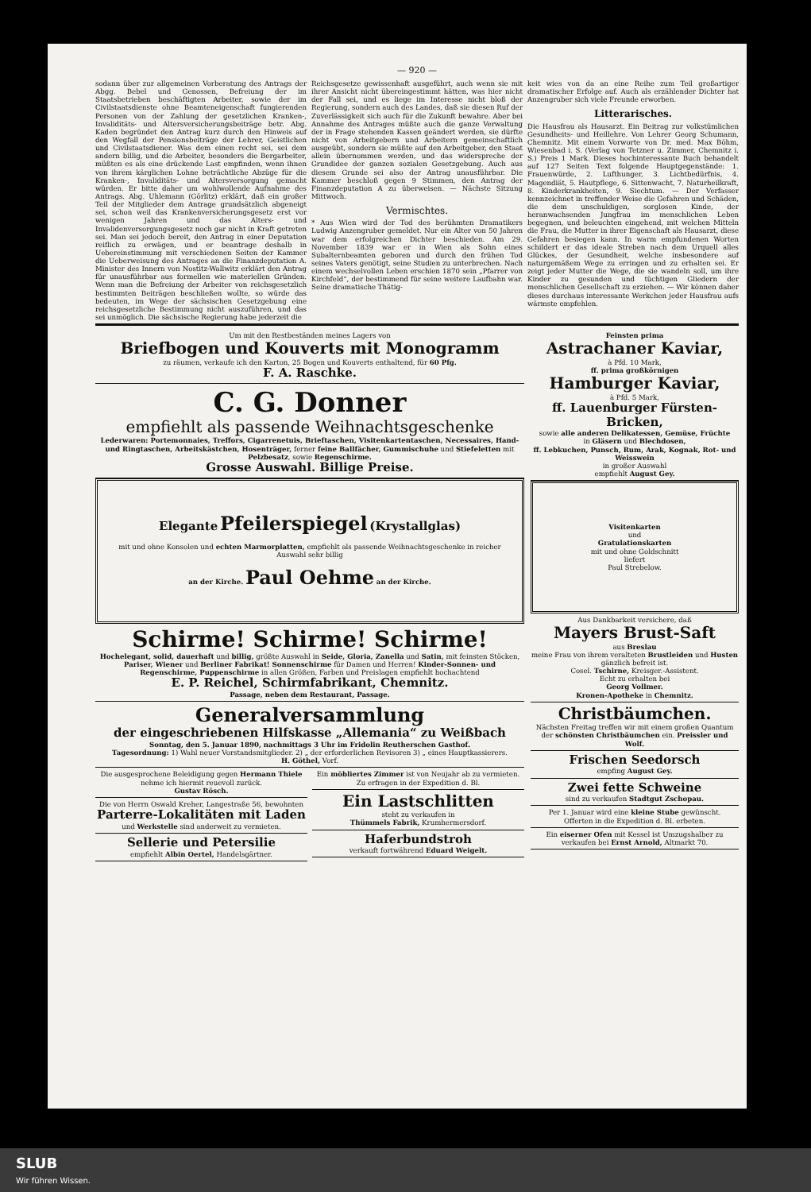— 920 —
sodann über zur allgemeinen Vorberatung des Antrags der Abgg. Bebel und Genossen, Befreiung der im Staatsbetrieben beschäftigten Arbeiter, sowie der im Civilstaatsdienste ohne Beamteneigenschaft fungierenden Personen von der Zahlung der gesetzlichen Kranken-, Invaliditäts- und Altersversicherungsbeiträge betr. Abg. Kaden begründet den Antrag kurz durch den Hinweis auf den Wegfall der Pensionsbeiträge der Lehrer, Geistlichen und Civilstaatsdiener. Was dem einen recht sei, sei dem andern billig, und die Arbeiter, besonders die Bergarbeiter, müßten es als eine drückende Last empfinden, wenn ihnen von ihrem kärglichen Lohne beträchtliche Abzüge für die Kranken-, Invaliditäts- und Altersversorgung gemacht würden. Er bitte daher um wohlwollende Aufnahme des Antrags. Abg. Uhlemann (Görlitz) erklärt, daß ein großer Teil der Mitglieder dem Antrage grundsätzlich abgeneigt sei, schon weil das Krankenversicherungsgesetz erst vor wenigen Jahren und das Alters- und Invalidenversorgungsgesetz noch gar nicht in Kraft getreten sei. Man sei jedoch bereit, den Antrag in einer Deputation reiflich zu erwägen, und er beantrage deshalb in Uebereinstimmung mit verschiedenen Seiten der Kammer die Ueberweisung des Antrages an die Finanzdeputation A. Minister des Innern von Nostitz-Wallwitz erklärt den Antrag für unausführbar aus formellen wie materiellen Gründen. Wenn man die Befreiung der Arbeiter von reichsgesetzlich bestimmten Beiträgen beschließen wollte, so würde das bedeuten, im Wege der sächsischen Gesetzgebung eine reichsgesetzliche Bestimmung nicht auszuführen, und das sei unmöglich. Die sächsische Regierung habe jederzeit die
Reichsgesetze gewissenhaft ausgeführt, auch wenn sie mit ihrer Ansicht nicht übereingestimmt hätten, was hier nicht der Fall sei, und es liege im Interesse nicht bloß der Regierung, sondern auch des Landes, daß sie diesen Ruf der Zuverlässigkeit sich auch für die Zukunft bewahre. Aber bei Annahme des Antrages müßte auch die ganze Verwaltung der in Frage stehenden Kassen geändert werden, sie dürfte nicht von Arbeitgebern und Arbeitern gemeinschaftlich ausgeübt, sondern sie müßte auf den Arbeitgeber, den Staat allein übernommen werden, und das widerspreche der Grundidee der ganzen sozialen Gesetzgebung. Auch aus diesem Grunde sei also der Antrag unausführbar. Die Kammer beschloß gegen 9 Stimmen, den Antrag der Finanzdeputation A zu überweisen. — Nächste Sitzung Mittwoch.
Vermischtes.
* Aus Wien wird der Tod des berühmten Dramatikers Ludwig Anzengruber gemeldet. Nur ein Alter von 50 Jahren war dem erfolgreichen Dichter beschieden. Am 29. November 1839 war er in Wien als Sohn eines Subalternbeamten geboren und durch den frühen Tod seines Vaters genötigt, seine Studien zu unterbrechen. Nach einem wechselvollen Leben erschien 1870 sein „Pfarrer von Kirchfeld“, der bestimmend für seine weitere Laufbahn war. Seine dramatische Thätig-
keit wies von da an eine Reihe zum Teil großartiger dramatischer Erfolge auf. Auch als erzählender Dichter hat Anzengruber sich viele Freunde erworben.
Litterarisches.
Die Hausfrau als Hausarzt. Ein Beitrag zur volkstümlichen Gesundheits- und Heillehre. Von Lehrer Georg Schumann, Chemnitz. Mit einem Vorworte von Dr. med. Max Böhm, Wiesenbad i. S. (Verlag von Tetzner u. Zimmer, Chemnitz i. S.) Preis 1 Mark. Dieses hochinteressante Buch behandelt auf 127 Seiten Text folgende Hauptgegenstände: 1. Frauenwürde, 2. Lufthunger, 3. Lichtbedürfnis, 4. Magendiät, 5. Hautpflege, 6. Sittenwacht, 7. Naturheilkraft, 8. Kinderkrankheiten, 9. Siechtum. — Der Verfasser kennzeichnet in treffender Weise die Gefahren und Schäden, die dem unschuldigen, sorglosen Kinde, der heranwachsenden Jungfrau im menschlichen Leben begegnen, und beleuchten eingehend, mit welchen Mitteln die Frau, die Mutter in ihrer Eigenschaft als Hausarzt, diese Gefahren besiegen kann. In warm empfundenen Worten schildert er das ideale Streben nach dem Urquell alles Glückes, der Gesundheit, welche insbesondere auf naturgemäßem Wege zu erringen und zu erhalten sei. Er zeigt jeder Mutter die Wege, die sie wandeln soll, um ihre Kinder zu gesunden und tüchtigen Gliedern der menschlichen Gesellschaft zu erziehen. — Wir können daher dieses durchaus interessante Werkchen jeder Hausfrau aufs wärmste empfehlen.
Um mit den Restbeständen meines Lagers von
Briefbogen und Kouverts mit Monogramm
zu räumen, verkaufe ich den Karton, 25 Bogen und Kouverts enthaltend, für 60 Pfg.
F. A. Raschke.
C. G. Donner
empfiehlt als passende Weihnachtsgeschenke
Lederwaren: Portemonnaies, Treffors, Cigarrenetuis, Brieftaschen, Visitenkartentaschen, Necessaires, Hand- und Ringtaschen, Arbeitskästchen, Hosenträger, ferner feine Ballfächer, Gummischuhe und Stiefeletten mit Pelzbesatz, sowie Regenschirme.
Grosse Auswahl. Billige Preise.
Elegante Pfeilerspiegel (Krystallglas)
mit und ohne Konsolen und echten Marmorplatten, empfiehlt als passende Weihnachtsgeschenke in reicher Auswahl sehr billig
an der Kirche. Paul Oehme an der Kirche.
Schirme! Schirme! Schirme!
Hochelegant, solid, dauerhaft und billig, größte Auswahl in Seide, Gloria, Zanella und Satin, mit feinsten Stöcken, Pariser, Wiener und Berliner Fabrikat! Sonnenschirme für Damen und Herren! Kinder-Sonnen- und Regenschirme, Puppenschirme in allen Größen, Farben und Preislagen empfiehlt hochachtend
E. P. Reichel, Schirmfabrikant, Chemnitz.
Passage, neben dem Restaurant, Passage.
Generalversammlung
der eingeschriebenen Hilfskasse „Allemania“ zu Weißbach
Sonntag, den 5. Januar 1890, nachmittags 3 Uhr im Fridolin Reutherschen Gasthof.
Tagesordnung: 1) Wahl neuer Vorstandsmitglieder. 2) „ der erforderlichen Revisoren 3) „ eines Hauptkassierers.
H. Göthel, Vorf.
Die ausgesprochene Beleidigung gegen Hermann Thiele nehme ich hiermit reuevoll zurück.
Gustav Rösch.
Die von Herrn Oswald Kreher, Langestraße 56, bewohnten
Parterre-Lokalitäten mit Laden
und Werkstelle sind anderweit zu vermieten.
Sellerie und Petersilie
empfiehlt Albin Oertel, Handelsgärtner.
Ein möbliertes Zimmer ist von Neujahr ab zu vermieten.
Zu erfragen in der Expedition d. Bl.
Ein Lastschlitten
steht zu verkaufen in
Thümmels Fabrik, Krumhermersdorf.
Haferbundstroh
verkauft fortwährend Eduard Weigelt.
Feinsten prima
Astrachaner Kaviar,
à Pfd. 10 Mark,
ff. prima großkörnigen
Hamburger Kaviar,
à Pfd. 5 Mark,
ff. Lauenburger Fürsten-Bricken,
sowie alle anderen Delikatessen, Gemüse, Früchte
in Gläsern und Blechdosen,
ff. Lebkuchen, Punsch, Rum, Arak, Kognak, Rot- und Weisswein
in großer Auswahl
empfiehlt August Gey.
Visitenkarten
und
Gratulationskarten
mit und ohne Goldschnitt
liefert
Paul Strebelow.
Aus Dankbarkeit versichere, daß
Mayers Brust-Saft
aus Breslau
meine Frau von ihrem veralteten Brustleiden und Husten gänzlich befreit ist.
Cosel. Tschirne, Kreisger.-Assistent.
Echt zu erhalten bei
Georg Vollmer.
Kronen-Apotheke in Chemnitz.
Christbäumchen.
Nächsten Freitag treffen wir mit einem großen Quantum der schönsten Christbäumchen ein. Preissler und Wolf.
Frischen Seedorsch
empfing August Gey.
Zwei fette Schweine
sind zu verkaufen Stadtgut Zschopau.
Per 1. Januar wird eine kleine Stube gewünscht.
Offerten in die Expedition d. Bl. erbeten.
Ein eiserner Ofen mit Kessel ist Umzugshalber zu verkaufen bei Ernst Arnold, Altmarkt 70.
SLUB
Wir führen Wissen.